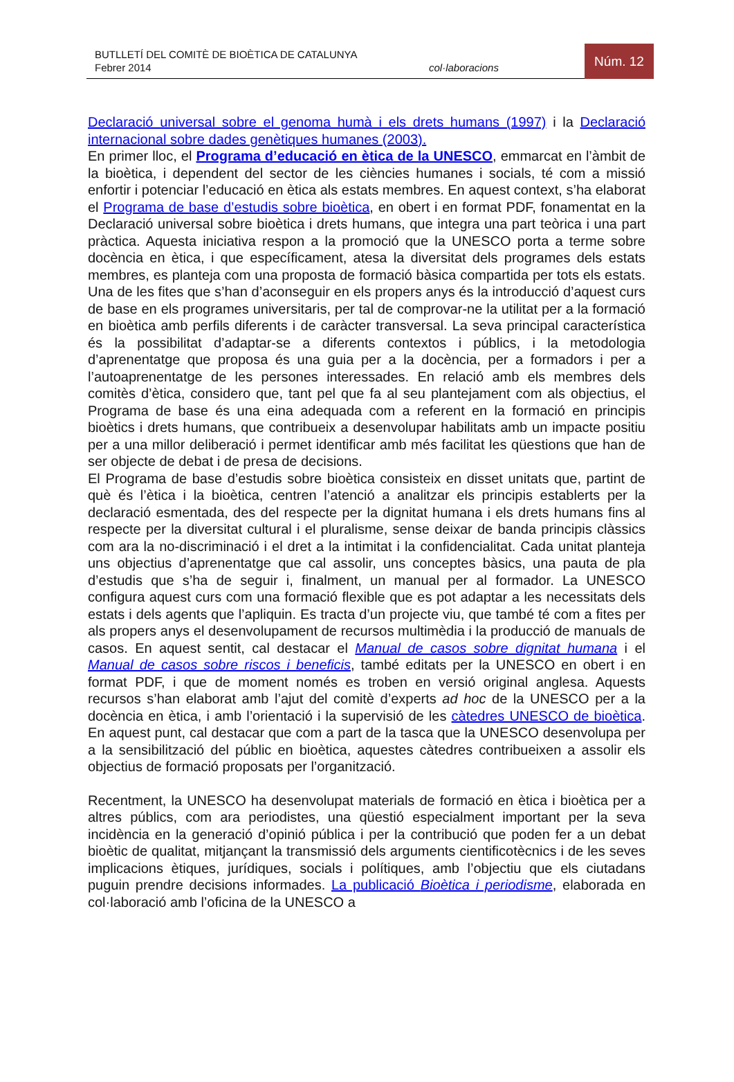BUTLLETÍ DEL COMITÈ DE BIOÈTICA DE CATALUNYA
Febrer 2014 col·laboracions
Núm. 12
Declaració universal sobre el genoma humà i els drets humans (1997) i la Declaració internacional sobre dades genètiques humanes (2003).
En primer lloc, el Programa d’educació en ètica de la UNESCO, emmarcat en l’àmbit de la bioètica, i dependent del sector de les ciències humanes i socials, té com a missió enfortir i potenciar l’educació en ètica als estats membres. En aquest context, s’ha elaborat el Programa de base d’estudis sobre bioètica, en obert i en format PDF, fonamentat en la Declaració universal sobre bioètica i drets humans, que integra una part teòrica i una part pràctica. Aquesta iniciativa respon a la promoció que la UNESCO porta a terme sobre docència en ètica, i que específicament, atesa la diversitat dels programes dels estats membres, es planteja com una proposta de formació bàsica compartida per tots els estats. Una de les fites que s’han d’aconseguir en els propers anys és la introducció d’aquest curs de base en els programes universitaris, per tal de comprovar-ne la utilitat per a la formació en bioètica amb perfils diferents i de caràcter transversal. La seva principal característica és la possibilitat d’adaptar-se a diferents contextos i públics, i la metodologia d’aprenentatge que proposa és una guia per a la docència, per a formadors i per a l’autoaprenentatge de les persones interessades. En relació amb els membres dels comitès d’ètica, considero que, tant pel que fa al seu plantejament com als objectius, el Programa de base és una eina adequada com a referent en la formació en principis bioètics i drets humans, que contribueix a desenvolupar habilitats amb un impacte positiu per a una millor deliberació i permet identificar amb més facilitat les qüestions que han de ser objecte de debat i de presa de decisions.
El Programa de base d’estudis sobre bioètica consisteix en disset unitats que, partint de què és l’ètica i la bioètica, centren l’atenció a analitzar els principis establerts per la declaració esmentada, des del respecte per la dignitat humana i els drets humans fins al respecte per la diversitat cultural i el pluralisme, sense deixar de banda principis clàssics com ara la no-discriminació i el dret a la intimitat i la confidencialitat. Cada unitat planteja uns objectius d’aprenentatge que cal assolir, uns conceptes bàsics, una pauta de pla d’estudis que s’ha de seguir i, finalment, un manual per al formador. La UNESCO configura aquest curs com una formació flexible que es pot adaptar a les necessitats dels estats i dels agents que l’apliquin. Es tracta d’un projecte viu, que també té com a fites per als propers anys el desenvolupament de recursos multimèdia i la producció de manuals de casos. En aquest sentit, cal destacar el Manual de casos sobre dignitat humana i el Manual de casos sobre riscos i beneficis, també editats per la UNESCO en obert i en format PDF, i que de moment només es troben en versió original anglesa. Aquests recursos s’han elaborat amb l’ajut del comitè d’experts ad hoc de la UNESCO per a la docència en ètica, i amb l’orientació i la supervisió de les càtedres UNESCO de bioètica. En aquest punt, cal destacar que com a part de la tasca que la UNESCO desenvolupa per a la sensibilització del públic en bioètica, aquestes càtedres contribueixen a assolir els objectius de formació proposats per l’organització.
Recentment, la UNESCO ha desenvolupat materials de formació en ètica i bioètica per a altres públics, com ara periodistes, una qüestió especialment important per la seva incidència en la generació d’opinió pública i per la contribució que poden fer a un debat bioètic de qualitat, mitjançant la transmissió dels arguments cientificotècnics i de les seves implicacions ètiques, jurídiques, socials i polítiques, amb l’objectiu que els ciutadans puguin prendre decisions informades. La publicació Bioètica i periodisme, elaborada en col·laboració amb l’oficina de la UNESCO a